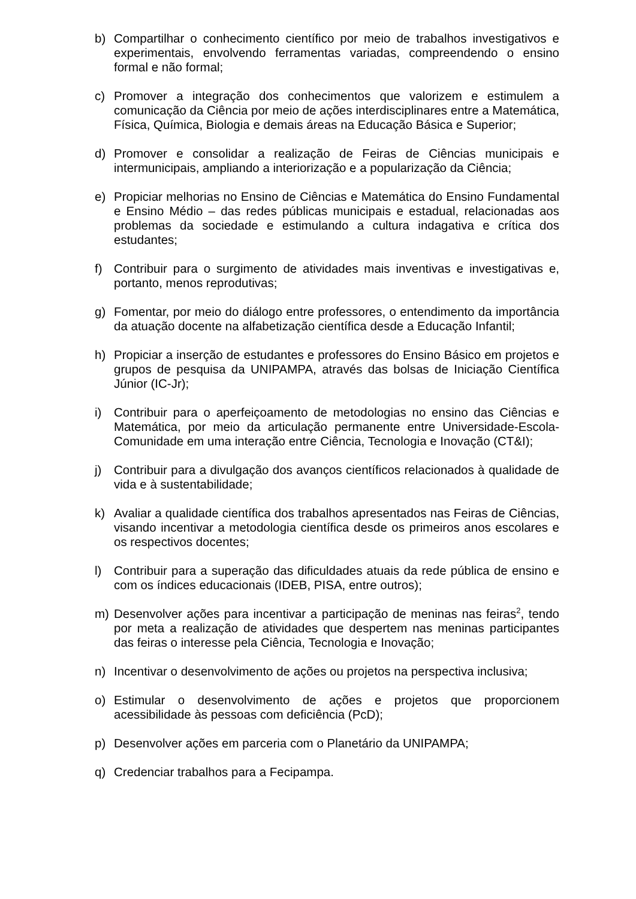b) Compartilhar o conhecimento científico por meio de trabalhos investigativos e experimentais, envolvendo ferramentas variadas, compreendendo o ensino formal e não formal;
c) Promover a integração dos conhecimentos que valorizem e estimulem a comunicação da Ciência por meio de ações interdisciplinares entre a Matemática, Física, Química, Biologia e demais áreas na Educação Básica e Superior;
d) Promover e consolidar a realização de Feiras de Ciências municipais e intermunicipais, ampliando a interiorização e a popularização da Ciência;
e) Propiciar melhorias no Ensino de Ciências e Matemática do Ensino Fundamental e Ensino Médio – das redes públicas municipais e estadual, relacionadas aos problemas da sociedade e estimulando a cultura indagativa e crítica dos estudantes;
f) Contribuir para o surgimento de atividades mais inventivas e investigativas e, portanto, menos reprodutivas;
g) Fomentar, por meio do diálogo entre professores, o entendimento da importância da atuação docente na alfabetização científica desde a Educação Infantil;
h) Propiciar a inserção de estudantes e professores do Ensino Básico em projetos e grupos de pesquisa da UNIPAMPA, através das bolsas de Iniciação Científica Júnior (IC-Jr);
i) Contribuir para o aperfeiçoamento de metodologias no ensino das Ciências e Matemática, por meio da articulação permanente entre Universidade-Escola-Comunidade em uma interação entre Ciência, Tecnologia e Inovação (CT&I);
j) Contribuir para a divulgação dos avanços científicos relacionados à qualidade de vida e à sustentabilidade;
k) Avaliar a qualidade científica dos trabalhos apresentados nas Feiras de Ciências, visando incentivar a metodologia científica desde os primeiros anos escolares e os respectivos docentes;
l) Contribuir para a superação das dificuldades atuais da rede pública de ensino e com os índices educacionais (IDEB, PISA, entre outros);
m) Desenvolver ações para incentivar a participação de meninas nas feiras<sup>2</sup>, tendo por meta a realização de atividades que despertem nas meninas participantes das feiras o interesse pela Ciência, Tecnologia e Inovação;
n) Incentivar o desenvolvimento de ações ou projetos na perspectiva inclusiva;
o) Estimular o desenvolvimento de ações e projetos que proporcionem acessibilidade às pessoas com deficiência (PcD);
p) Desenvolver ações em parceria com o Planetário da UNIPAMPA;
q) Credenciar trabalhos para a Fecipampa.